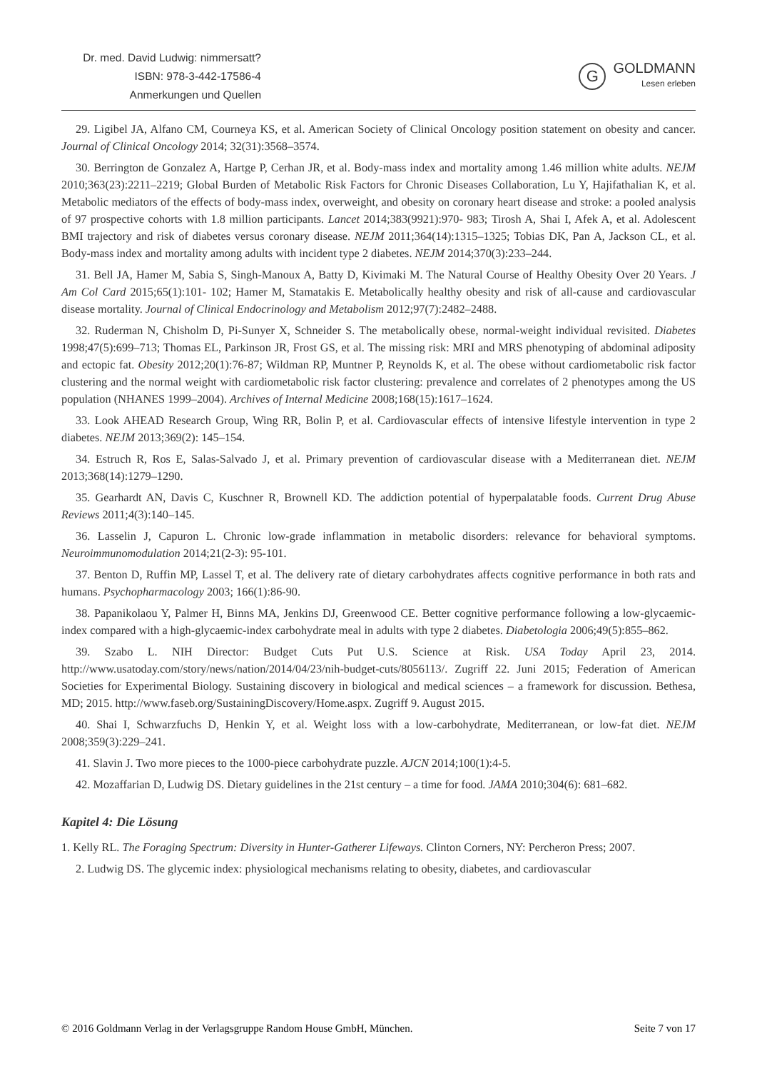Dr. med. David Ludwig: nimmersatt?
ISBN: 978-3-442-17586-4
Anmerkungen und Quellen
G
GOLDMANN
Lesen erleben
29. Ligibel JA, Alfano CM, Courneya KS, et al. American Society of Clinical Oncology position statement on obesity and cancer. Journal of Clinical Oncology 2014; 32(31):3568–3574.
30. Berrington de Gonzalez A, Hartge P, Cerhan JR, et al. Body-mass index and mortality among 1.46 million white adults. NEJM 2010;363(23):2211–2219; Global Burden of Metabolic Risk Factors for Chronic Diseases Collaboration, Lu Y, Hajifathalian K, et al. Metabolic mediators of the effects of body-mass index, overweight, and obesity on coronary heart disease and stroke: a pooled analysis of 97 prospective cohorts with 1.8 million participants. Lancet 2014;383(9921):970- 983; Tirosh A, Shai I, Afek A, et al. Adolescent BMI trajectory and risk of diabetes versus coronary disease. NEJM 2011;364(14):1315–1325; Tobias DK, Pan A, Jackson CL, et al. Body-mass index and mortality among adults with incident type 2 diabetes. NEJM 2014;370(3):233–244.
31. Bell JA, Hamer M, Sabia S, Singh-Manoux A, Batty D, Kivimaki M. The Natural Course of Healthy Obesity Over 20 Years. J Am Col Card 2015;65(1):101- 102; Hamer M, Stamatakis E. Metabolically healthy obesity and risk of all-cause and cardiovascular disease mortality. Journal of Clinical Endocrinology and Metabolism 2012;97(7):2482–2488.
32. Ruderman N, Chisholm D, Pi-Sunyer X, Schneider S. The metabolically obese, normal-weight individual revisited. Diabetes 1998;47(5):699–713; Thomas EL, Parkinson JR, Frost GS, et al. The missing risk: MRI and MRS phenotyping of abdominal adiposity and ectopic fat. Obesity 2012;20(1):76-87; Wildman RP, Muntner P, Reynolds K, et al. The obese without cardiometabolic risk factor clustering and the normal weight with cardiometabolic risk factor clustering: prevalence and correlates of 2 phenotypes among the US population (NHANES 1999–2004). Archives of Internal Medicine 2008;168(15):1617–1624.
33. Look AHEAD Research Group, Wing RR, Bolin P, et al. Cardiovascular effects of intensive lifestyle intervention in type 2 diabetes. NEJM 2013;369(2): 145–154.
34. Estruch R, Ros E, Salas-Salvado J, et al. Primary prevention of cardiovascular disease with a Mediterranean diet. NEJM 2013;368(14):1279–1290.
35. Gearhardt AN, Davis C, Kuschner R, Brownell KD. The addiction potential of hyperpalatable foods. Current Drug Abuse Reviews 2011;4(3):140–145.
36. Lasselin J, Capuron L. Chronic low-grade inflammation in metabolic disorders: relevance for behavioral symptoms. Neuroimmunomodulation 2014;21(2-3): 95-101.
37. Benton D, Ruffin MP, Lassel T, et al. The delivery rate of dietary carbohydrates affects cognitive performance in both rats and humans. Psychopharmacology 2003; 166(1):86-90.
38. Papanikolaou Y, Palmer H, Binns MA, Jenkins DJ, Greenwood CE. Better cognitive performance following a low-glycaemic-index compared with a high-glycaemic-index carbohydrate meal in adults with type 2 diabetes. Diabetologia 2006;49(5):855–862.
39. Szabo L. NIH Director: Budget Cuts Put U.S. Science at Risk. USA Today April 23, 2014. http://www.usatoday.com/story/news/nation/2014/04/23/nih-budget-cuts/8056113/. Zugriff 22. Juni 2015; Federation of American Societies for Experimental Biology. Sustaining discovery in biological and medical sciences – a framework for discussion. Bethesa, MD; 2015. http://www.faseb.org/SustainingDiscovery/Home.aspx. Zugriff 9. August 2015.
40. Shai I, Schwarzfuchs D, Henkin Y, et al. Weight loss with a low-carbohydrate, Mediterranean, or low-fat diet. NEJM 2008;359(3):229–241.
41. Slavin J. Two more pieces to the 1000-piece carbohydrate puzzle. AJCN 2014;100(1):4-5.
42. Mozaffarian D, Ludwig DS. Dietary guidelines in the 21st century – a time for food. JAMA 2010;304(6): 681–682.
Kapitel 4: Die Lösung
1. Kelly RL. The Foraging Spectrum: Diversity in Hunter-Gatherer Lifeways. Clinton Corners, NY: Percheron Press; 2007.
2. Ludwig DS. The glycemic index: physiological mechanisms relating to obesity, diabetes, and cardiovascular
© 2016 Goldmann Verlag in der Verlagsgruppe Random House GmbH, München. Seite 7 von 17